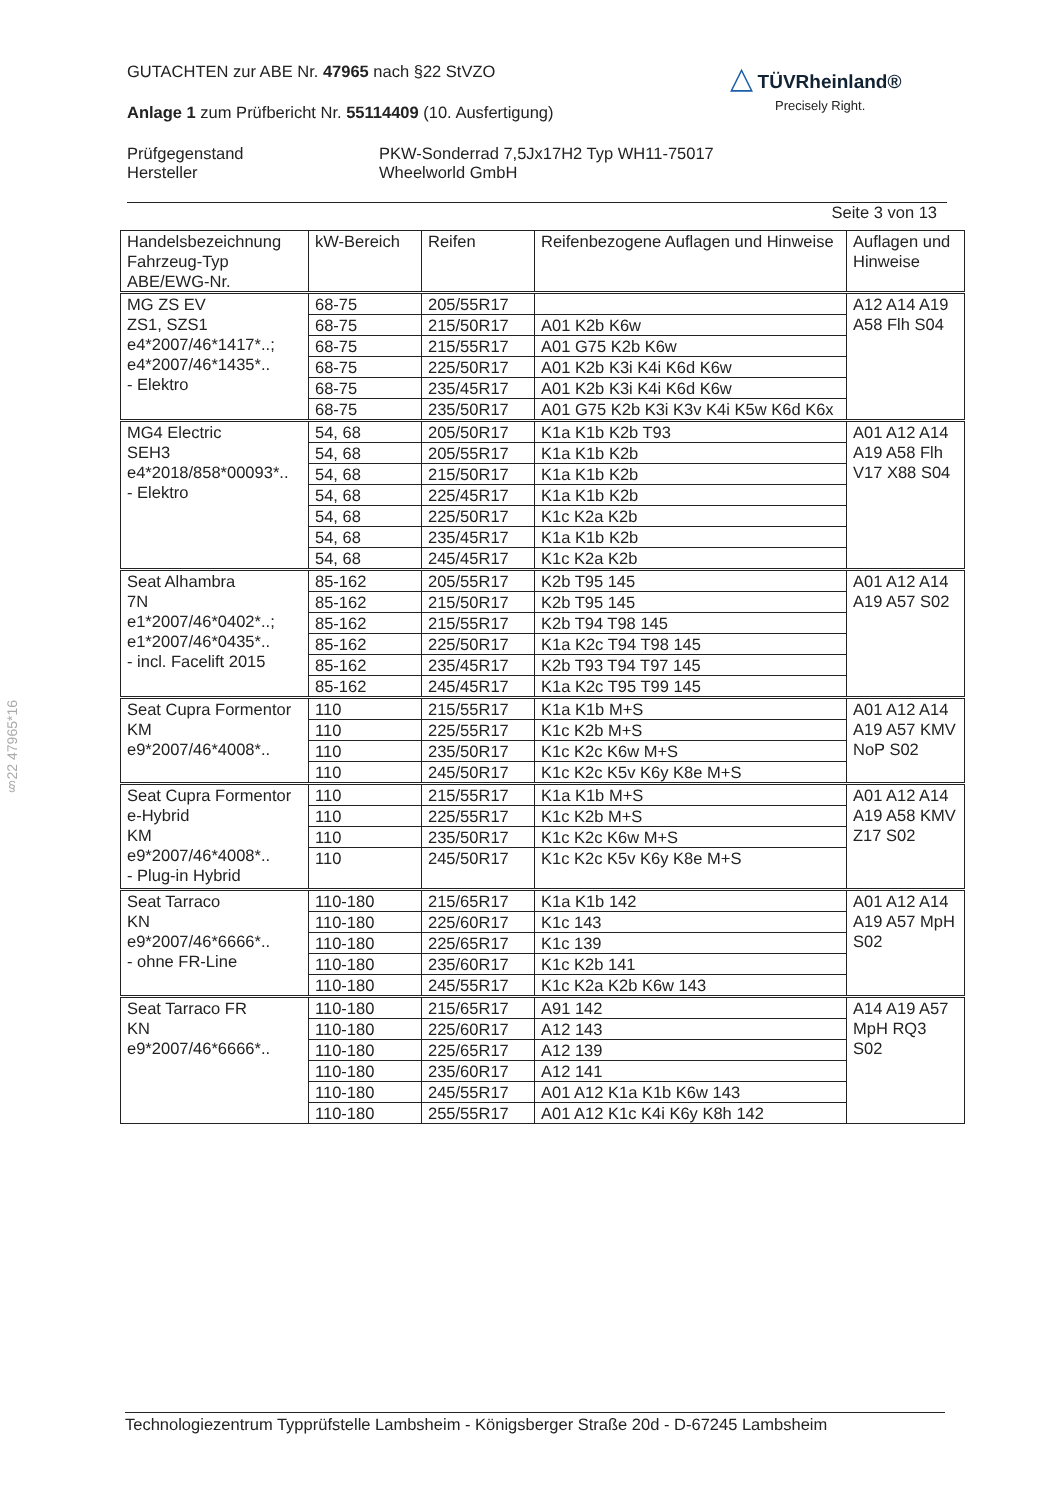GUTACHTEN zur ABE Nr. 47965 nach §22 StVZO
Anlage 1 zum Prüfbericht Nr. 55114409 (10. Ausfertigung)
Prüfgegenstand
Hersteller
PKW-Sonderrad 7,5Jx17H2 Typ WH11-75017
Wheelworld GmbH
Seite 3 von 13
△ TÜVRheinland®
Precisely Right.
§22 47965*16
| Handelsbezeichnung Fahrzeug-Typ ABE/EWG-Nr. | kW-Bereich | Reifen | Reifenbezogene Auflagen und Hinweise | Auflagen und Hinweise |
| --- | --- | --- | --- | --- |
| MG ZS EV ZS1, SZS1 e4*2007/46*1417*..; e4*2007/46*1435*.. - Elektro | 68-75 | 205/55R17 | | A12 A14 A19 A58 Flh S04 |
| | 68-75 | 215/50R17 | A01 K2b K6w | |
| | 68-75 | 215/55R17 | A01 G75 K2b K6w | |
| | 68-75 | 225/50R17 | A01 K2b K3i K4i K6d K6w | |
| | 68-75 | 235/45R17 | A01 K2b K3i K4i K6d K6w | |
| | 68-75 | 235/50R17 | A01 G75 K2b K3i K3v K4i K5w K6d K6x | |
| MG4 Electric SEH3 e4*2018/858*00093*.. - Elektro | 54, 68 | 205/50R17 | K1a K1b K2b T93 | A01 A12 A14 A19 A58 Flh V17 X88 S04 |
| | 54, 68 | 205/55R17 | K1a K1b K2b | |
| | 54, 68 | 215/50R17 | K1a K1b K2b | |
| | 54, 68 | 225/45R17 | K1a K1b K2b | |
| | 54, 68 | 225/50R17 | K1c K2a K2b | |
| | 54, 68 | 235/45R17 | K1a K1b K2b | |
| | 54, 68 | 245/45R17 | K1c K2a K2b | |
| Seat Alhambra 7N e1*2007/46*0402*..; e1*2007/46*0435*.. - incl. Facelift 2015 | 85-162 | 205/55R17 | K2b T95 145 | A01 A12 A14 A19 A57 S02 |
| | 85-162 | 215/50R17 | K2b T95 145 | |
| | 85-162 | 215/55R17 | K2b T94 T98 145 | |
| | 85-162 | 225/50R17 | K1a K2c T94 T98 145 | |
| | 85-162 | 235/45R17 | K2b T93 T94 T97 145 | |
| | 85-162 | 245/45R17 | K1a K2c T95 T99 145 | |
| Seat Cupra Formentor KM e9*2007/46*4008*.. | 110 | 215/55R17 | K1a K1b M+S | A01 A12 A14 A19 A57 KMV NoP S02 |
| | 110 | 225/55R17 | K1c K2b M+S | |
| | 110 | 235/50R17 | K1c K2c K6w M+S | |
| | 110 | 245/50R17 | K1c K2c K5v K6y K8e M+S | |
| Seat Cupra Formentor e-Hybrid KM e9*2007/46*4008*.. - Plug-in Hybrid | 110 | 215/55R17 | K1a K1b M+S | A01 A12 A14 A19 A58 KMV Z17 S02 |
| | 110 | 225/55R17 | K1c K2b M+S | |
| | 110 | 235/50R17 | K1c K2c K6w M+S | |
| | 110 | 245/50R17 | K1c K2c K5v K6y K8e M+S | |
| Seat Tarraco KN e9*2007/46*6666*.. - ohne FR-Line | 110-180 | 215/65R17 | K1a K1b 142 | A01 A12 A14 A19 A57 MpH S02 |
| | 110-180 | 225/60R17 | K1c 143 | |
| | 110-180 | 225/65R17 | K1c 139 | |
| | 110-180 | 235/60R17 | K1c K2b 141 | |
| | 110-180 | 245/55R17 | K1c K2a K2b K6w 143 | |
| Seat Tarraco FR KN e9*2007/46*6666*.. | 110-180 | 215/65R17 | A91 142 | A14 A19 A57 MpH RQ3 S02 |
| | 110-180 | 225/60R17 | A12 143 | |
| | 110-180 | 225/65R17 | A12 139 | |
| | 110-180 | 235/60R17 | A12 141 | |
| | 110-180 | 245/55R17 | A01 A12 K1a K1b K6w 143 | |
| | 110-180 | 255/55R17 | A01 A12 K1c K4i K6y K8h 142 | |
Technologiezentrum Typprüfstelle Lambsheim - Königsberger Straße 20d - D-67245 Lambsheim